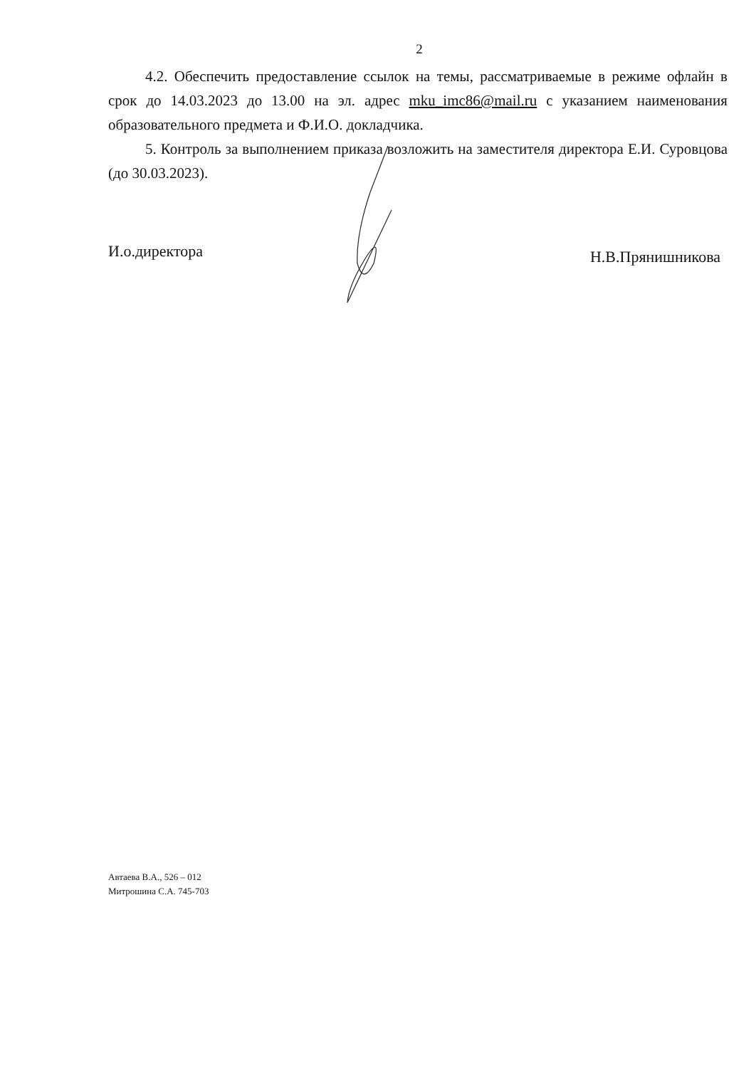2
4.2. Обеспечить предоставление ссылок на темы, рассматриваемые в режиме офлайн в срок до 14.03.2023 до 13.00 на эл. адрес mku_imc86@mail.ru с указанием наименования образовательного предмета и Ф.И.О. докладчика.
5. Контроль за выполнением приказа возложить на заместителя директора Е.И. Суровцова (до 30.03.2023).
И.о.директора Н.В.Прянишникова
Автаева В.А., 526 – 012
Митрошина С.А. 745-703